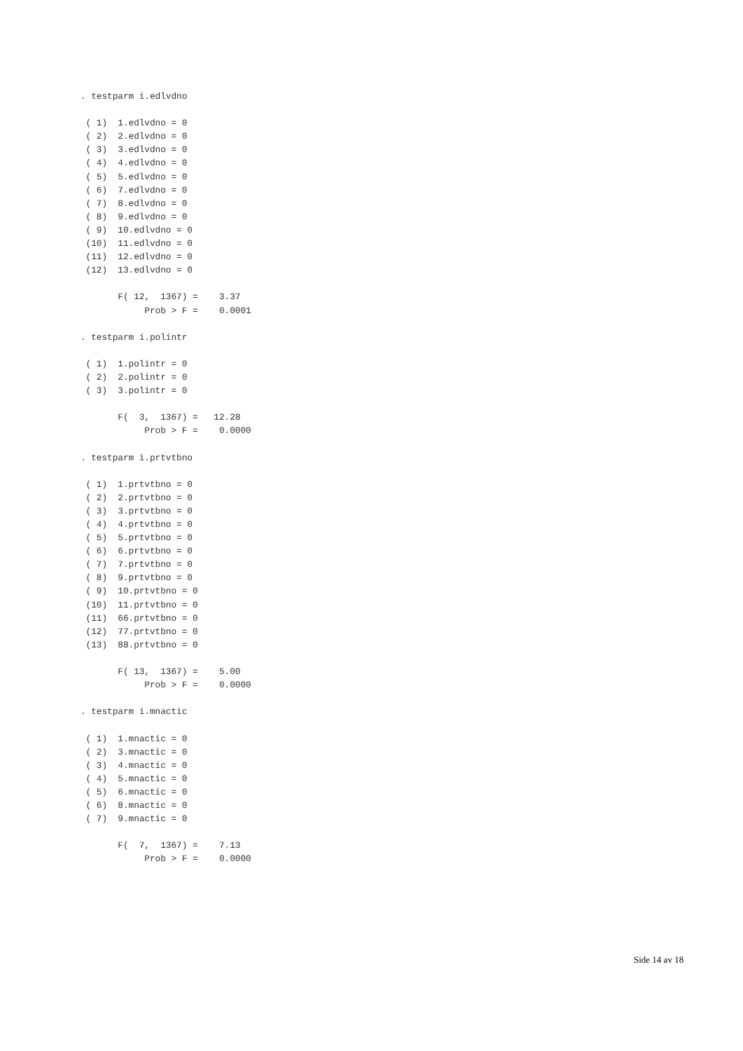. testparm i.edlvdno

 ( 1)  1.edlvdno = 0
 ( 2)  2.edlvdno = 0
 ( 3)  3.edlvdno = 0
 ( 4)  4.edlvdno = 0
 ( 5)  5.edlvdno = 0
 ( 6)  7.edlvdno = 0
 ( 7)  8.edlvdno = 0
 ( 8)  9.edlvdno = 0
 ( 9)  10.edlvdno = 0
 (10)  11.edlvdno = 0
 (11)  12.edlvdno = 0
 (12)  13.edlvdno = 0

       F( 12,  1367) =    3.37
            Prob > F =    0.0001

. testparm i.polintr

 ( 1)  1.polintr = 0
 ( 2)  2.polintr = 0
 ( 3)  3.polintr = 0

       F(  3,  1367) =   12.28
            Prob > F =    0.0000

. testparm i.prtvtbno

 ( 1)  1.prtvtbno = 0
 ( 2)  2.prtvtbno = 0
 ( 3)  3.prtvtbno = 0
 ( 4)  4.prtvtbno = 0
 ( 5)  5.prtvtbno = 0
 ( 6)  6.prtvtbno = 0
 ( 7)  7.prtvtbno = 0
 ( 8)  9.prtvtbno = 0
 ( 9)  10.prtvtbno = 0
 (10)  11.prtvtbno = 0
 (11)  66.prtvtbno = 0
 (12)  77.prtvtbno = 0
 (13)  88.prtvtbno = 0

       F( 13,  1367) =    5.00
            Prob > F =    0.0000

. testparm i.mnactic

 ( 1)  1.mnactic = 0
 ( 2)  3.mnactic = 0
 ( 3)  4.mnactic = 0
 ( 4)  5.mnactic = 0
 ( 5)  6.mnactic = 0
 ( 6)  8.mnactic = 0
 ( 7)  9.mnactic = 0

       F(  7,  1367) =    7.13
            Prob > F =    0.0000
Side 14 av 18